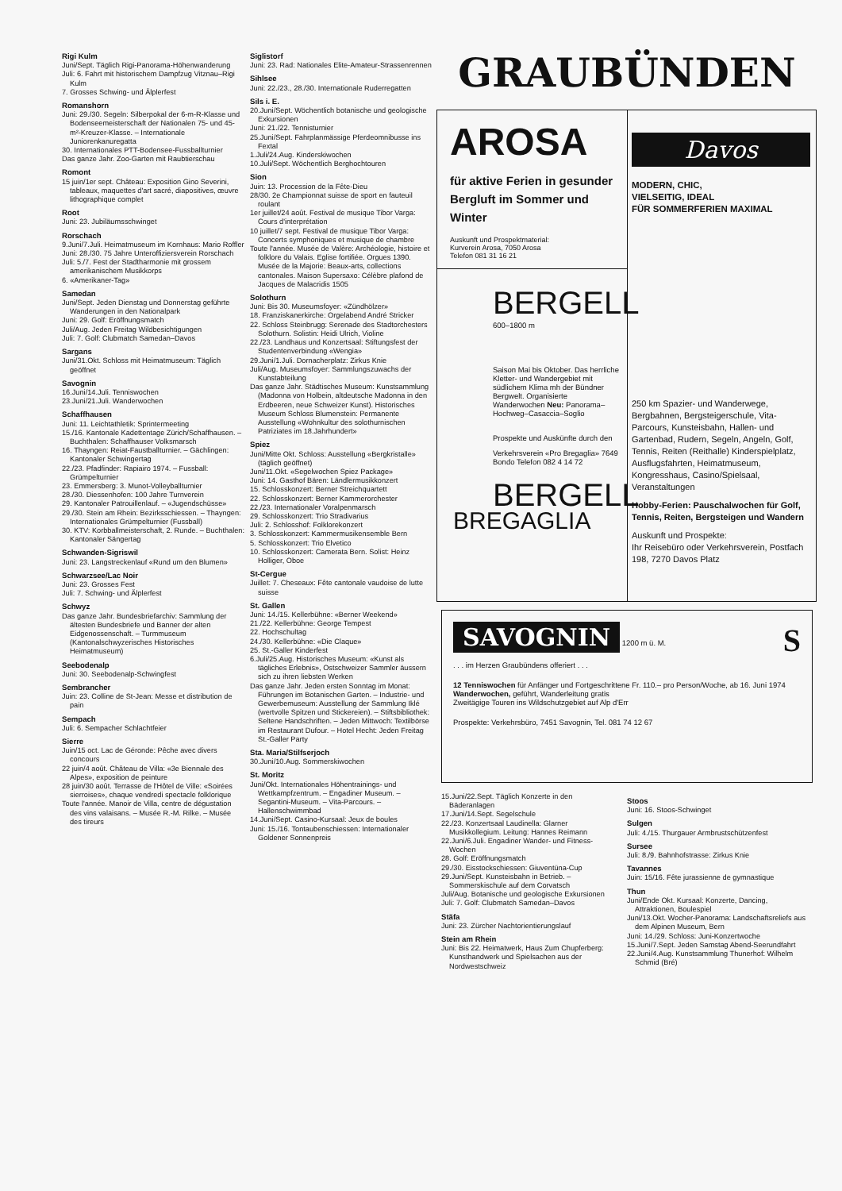Rigi Kulm
Juni/Sept. Täglich Rigi-Panorama-Höhenwanderung
Juli: 6. Fahrt mit historischem Dampfzug Vitznau–Rigi Kulm
7. Grosses Schwing- und Älplerfest
Romanshorn
Juni: 29./30. Segeln: Silberpokal der 6-m-R-Klasse und Bodenseemeisterschaft der Nationalen 75- und 45-m²-Kreuzer-Klasse. – Internationale Juniorenkanuregatta
30. Internationales PTT-Bodensee-Fussballturnier
Das ganze Jahr. Zoo-Garten mit Raubtierschau
Romont
15 juin/1er sept. Château: Exposition Gino Severini, tableaux, maquettes d'art sacré, diapositives, œuvre lithographique complet
Root
Juni: 23. Jubiläumsschwinget
Rorschach
9.Juni/7.Juli. Heimatmuseum im Kornhaus: Mario Roffler
Juni: 28./30. 75 Jahre Unteroffiziersverein Rorschach
Juli: 5./7. Fest der Stadtharmonie mit grossem amerikanischem Musikkorps
6. «Amerikaner-Tag»
Samedan
Juni/Sept. Jeden Dienstag und Donnerstag geführte Wanderungen in den Nationalpark
Juni: 29. Golf: Eröffnungsmatch
Juli/Aug. Jeden Freitag Wildbesichtigungen
Juli: 7. Golf: Clubmatch Samedan–Davos
Sargans
Juni/31.Okt. Schloss mit Heimatmuseum: Täglich geöffnet
Savognin
16.Juni/14.Juli. Tenniswochen
23.Juni/21.Juli. Wanderwochen
Schaffhausen
Juni: 11. Leichtathletik: Sprintermeeting
15./16. Kantonale Kadettentage Zürich/Schaffhausen. – Buchthalen: Schaffhauser Volksmarsch
16. Thayngen: Reiat-Faustballturnier. – Gächlingen: Kantonaler Schwingertag
22./23. Pfadfinder: Rapiairo 1974. – Fussball: Grümpelturnier
23. Emmersberg: 3. Munot-Volleyballturnier
28./30. Diessenhofen: 100 Jahre Turnverein
29. Kantonaler Patrouillenlauf. – «Jugendschüsse»
29./30. Stein am Rhein: Bezirksschiessen. – Thayngen: Internationales Grümpelturnier (Fussball)
30. KTV: Korbballmeisterschaft, 2. Runde. – Buchthalen: Kantonaler Sängertag
Schwanden-Sigriswil
Juni: 23. Langstreckenlauf «Rund um den Blumen»
Schwarzsee/Lac Noir
Juni: 23. Grosses Fest
Juli: 7. Schwing- und Älplerfest
Schwyz
Das ganze Jahr. Bundesbriefarchiv: Sammlung der ältesten Bundesbriefe und Banner der alten Eidgenossenschaft. – Turmmuseum (Kantonalschwyzerisches Historisches Heimatmuseum)
Seebodenalp
Juni: 30. Seebodenalp-Schwingfest
Sembrancher
Juin: 23. Colline de St-Jean: Messe et distribution de pain
Sempach
Juli: 6. Sempacher Schlachtfeier
Sierre
Juin/15 oct. Lac de Géronde: Pêche avec divers concours
22 juin/4 août. Château de Villa: «3e Biennale des Alpes», exposition de peinture
28 juin/30 août. Terrasse de l'Hôtel de Ville: «Soirées sierroises», chaque vendredi spectacle folklorique
Toute l'année. Manoir de Villa, centre de dégustation des vins valaisans. – Musée R.-M. Rilke. – Musée des tireurs
Siglistorf
Juni: 23. Rad: Nationales Elite-Amateur-Strassenrennen
Sihlsee
Juni: 22./23., 28./30. Internationale Ruderregatten
Sils i. E.
20.Juni/Sept. Wöchentlich botanische und geologische Exkursionen
Juni: 21./22. Tennisturnier
25.Juni/Sept. Fahrplanmässige Pferdeomnibusse ins Fextal
1.Juli/24.Aug. Kinderskiwochen
10.Juli/Sept. Wöchentlich Berghochtouren
Sion
Juin: 13. Procession de la Fête-Dieu
28/30. 2e Championnat suisse de sport en fauteuil roulant
1er juillet/24 août. Festival de musique Tibor Varga: Cours d'interprétation
10 juillet/7 sept. Festival de musique Tibor Varga: Concerts symphoniques et musique de chambre
Toute l'année. Musée de Valère: Archéologie, histoire et folklore du Valais. Eglise fortifiée. Orgues 1390. Musée de la Majorie: Beaux-arts, collections cantonales. Maison Supersaxo: Célèbre plafond de Jacques de Malacridis 1505
Solothurn
Juni: Bis 30. Museumsfoyer: «Zündhölzer»
18. Franziskanerkirche: Orgelabend André Stricker
22. Schloss Steinbrugg: Serenade des Stadtorchesters Solothurn. Solistin: Heidi Ulrich, Violine
22./23. Landhaus und Konzertsaal: Stiftungsfest der Studentenverbindung «Wengia»
29.Juni/1.Juli. Dornacherplatz: Zirkus Knie
Juli/Aug. Museumsfoyer: Sammlungszuwachs der Kunstabteilung
Das ganze Jahr. Städtisches Museum: Kunstsammlung (Madonna von Holbein, altdeutsche Madonna in den Erdbeeren, neue Schweizer Kunst). Historisches Museum Schloss Blumenstein: Permanente Ausstellung «Wohnkultur des solothurnischen Patriziates im 18.Jahrhundert»
Spiez
Juni/Mitte Okt. Schloss: Ausstellung «Bergkristalle» (täglich geöffnet)
Juni/11.Okt. «Segelwochen Spiez Package»
Juni: 14. Gasthof Bären: Ländlermusikkonzert
15. Schlosskonzert: Berner Streichquartett
22. Schlosskonzert: Berner Kammerorchester
22./23. Internationaler Voralpenmarsch
29. Schlosskonzert: Trio Stradivarius
Juli: 2. Schlosshof: Folklorekonzert
3. Schlosskonzert: Kammermusikensemble Bern
5. Schlosskonzert: Trio Elvetico
10. Schlosskonzert: Camerata Bern. Solist: Heinz Holliger, Oboe
St-Cergue
Juillet: 7. Cheseaux: Fête cantonale vaudoise de lutte suisse
St. Gallen
Juni: 14./15. Kellerbühne: «Berner Weekend»
21./22. Kellerbühne: George Tempest
22. Hochschultag
24./30. Kellerbühne: «Die Claque»
25. St.-Galler Kinderfest
6.Juli/25.Aug. Historisches Museum: «Kunst als tägliches Erlebnis», Ostschweizer Sammler äussern sich zu ihren liebsten Werken
Das ganze Jahr. Jeden ersten Sonntag im Monat: Führungen im Botanischen Garten. – Industrie- und Gewerbemuseum: Ausstellung der Sammlung Iklé (wertvolle Spitzen und Stickereien). – Stiftsbibliothek: Seltene Handschriften. – Jeden Mittwoch: Textilbörse im Restaurant Dufour. – Hotel Hecht: Jeden Freitag St.-Galler Party
Sta. Maria/Stilfserjoch
30.Juni/10.Aug. Sommerskiwochen
St. Moritz
Juni/Okt. Internationales Höhentrainings- und Wettkampfzentrum. – Engadiner Museum. – Segantini-Museum. – Vita-Parcours. – Hallenschwimmbad
14.Juni/Sept. Casino-Kursaal: Jeux de boules
Juni: 15./16. Tontaubenschiessen: Internationaler Goldener Sonnenpreis
GRAUBÜNDEN
AROSA
für aktive Ferien in gesunder Bergluft im Sommer und Winter
Auskunft und Prospektmaterial:
Kurverein Arosa, 7050 Arosa
Telefon 081 31 16 21
BERGELL
600–1800 m
BREGAGLIA
Saison Mai bis Oktober. Das herrliche Kletter- und Wandergebiet mit südlichem Klima mh der Bündner Bergwelt. Organisierte Wanderwochen Neu: Panorama–Hochweg–Casaccia–Soglio
Prospekte und Auskünfte durch den
Verkehrsverein «Pro Bregaglia» 7649 Bondo Telefon 082 4 14 72
BERGELL
Davos
MODERN, CHIC,
VIELSEITIG, IDEAL
FÜR SOMMERFERIEN MAXIMAL
250 km Spazier- und Wanderwege, Bergbahnen, Bergsteigerschule, Vita-Parcours, Kunsteisbahn, Hallen- und Gartenbad, Rudern, Segeln, Angeln, Golf, Tennis, Reiten (Reithalle) Kinderspielplatz, Ausflugsfahrten, Heimatmuseum, Kongresshaus, Casino/Spielsaal, Veranstaltungen
Hobby-Ferien: Pauschalwochen für Golf, Tennis, Reiten, Bergsteigen und Wandern
Auskunft und Prospekte:
Ihr Reisebüro oder Verkehrsverein, Postfach 198, 7270 Davos Platz
SAVOGNIN 1200 m ü. M. S
. . . im Herzen Graubündens offeriert . . .
12 Tenniswochen für Anfänger und Fortgeschrittene Fr. 110.– pro Person/Woche, ab 16. Juni 1974
Wanderwochen, geführt, Wanderleitung gratis
Zweitägige Touren ins Wildschutzgebiet auf Alp d'Err
Prospekte: Verkehrsbüro, 7451 Savognin, Tel. 081 74 12 67
15.Juni/22.Sept. Täglich Konzerte in den Bäderanlagen
17.Juni/14.Sept. Segelschule
22./23. Konzertsaal Laudinella: Glarner Musikkollegium. Leitung: Hannes Reimann
22.Juni/6.Juli. Engadiner Wander- und Fitness-Wochen
28. Golf: Eröffnungsmatch
29./30. Eisstockschiessen: Giuventüna-Cup
29.Juni/Sept. Kunsteisbahn in Betrieb. – Sommerskischule auf dem Corvatsch
Juli/Aug. Botanische und geologische Exkursionen
Juli: 7. Golf: Clubmatch Samedan–Davos
Stäfa
Juni: 23. Zürcher Nachtorientierungslauf
Stein am Rhein
Juni: Bis 22. Heimatwerk, Haus Zum Chupferberg: Kunsthandwerk und Spielsachen aus der Nordwestschweiz
Stoos
Juni: 16. Stoos-Schwinget
Sulgen
Juli: 4./15. Thurgauer Armbrustschützenfest
Sursee
Juli: 8./9. Bahnhofstrasse: Zirkus Knie
Tavannes
Juin: 15/16. Fête jurassienne de gymnastique
Thun
Juni/Ende Okt. Kursaal: Konzerte, Dancing, Attraktionen, Boulespiel
Juni/13.Okt. Wocher-Panorama: Landschaftsreliefs aus dem Alpinen Museum, Bern
Juni: 14./29. Schloss: Juni-Konzertwoche
15.Juni/7.Sept. Jeden Samstag Abend-Seerundfahrt
22.Juni/4.Aug. Kunstsammlung Thunerhof: Wilhelm Schmid (Bré)